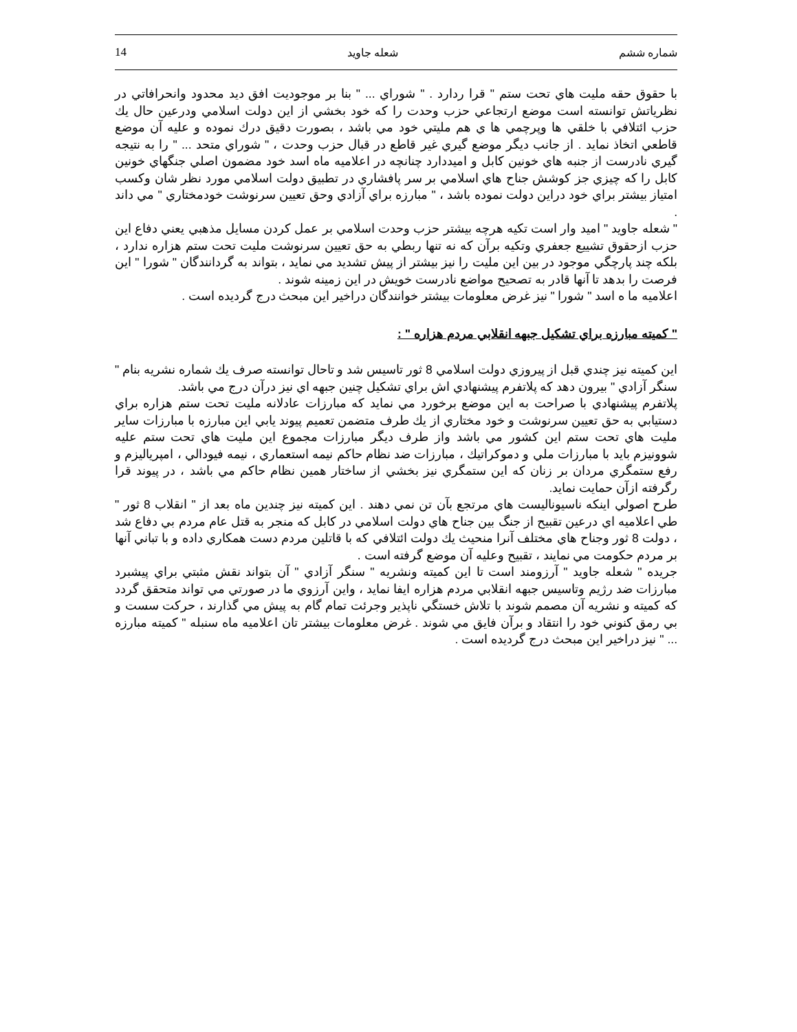14 شعله جاويد شماره ششم
با حقوق حقه مليت هاي تحت ستم " قرا ردارد . " شوراي ... " بنا بر موجوديت افق ديد محدود وانحرافاتي در نظرياتش توانسته است موضع ارتجاعي حزب وحدت را كه خود بخشي از اين دولت اسلامي ودرعين حال يك حزب ائتلافي با خلقي ها وپرچمي ها ي هم مليتي خود مي باشد ، بصورت دقيق درك نموده و عليه آن موضع قاطعي اتخاذ نمايد . از جانب ديگر موضع گيري غير قاطع در قبال حزب وحدت ، " شوراي متحد ... " را به نتيجه گيري نادرست از جنبه هاي خونين كابل و اميددارد چنانچه در اعلاميه ماه اسد خود مضمون اصلي جنگهاي خونين كابل را كه چيزي جز كوشش جناح هاي اسلامي بر سر پافشاري در تطبيق دولت اسلامي مورد نظر شان وكسب امتياز بيشتر براي خود دراين دولت نموده باشد ، " مبارزه براي آزادي وحق تعيين سرنوشت خودمختاري " مي داند .
" شعله جاويد " اميد وار است تكيه هرچه بيشتر حزب وحدت اسلامي بر عمل كردن مسايل مذهبي يعني دفاع اين حزب ازحقوق تشييع جعفري وتكيه برآن كه نه تنها ربطي به حق تعيين سرنوشت مليت تحت ستم هزاره ندارد ، بلكه چند پارچگي موجود در بين اين مليت را نيز بيشتر از پيش تشديد مي نمايد ، بتواند به گردانندگان " شورا " اين فرصت را بدهد تا آنها قادر به تصحيح مواضع نادرست خويش در اين زمينه شوند .
اعلاميه ما ه اسد " شورا " نيز غرض معلومات بيشتر خوانندگان دراخير اين مبحث درج گرديده است .
" كميته مبارزه براي تشكيل جبهه انقلابي مردم هزاره " :
اين كميته نيز چندي قبل از پيروزي دولت اسلامي 8 ثور تاسيس شد و تاحال توانسته صرف يك شماره نشريه بنام " سنگر آزادي " بيرون دهد كه پلاتفرم پيشنهادي اش براي تشكيل چنين جبهه اي نيز درآن درج مي باشد.
پلاتفرم پيشنهادي با صراحت به اين موضع برخورد مي نمايد كه مبارزات عادلانه مليت تحت ستم هزاره براي دستيابي به حق تعيين سرنوشت و خود مختاري از يك طرف متضمن تعميم پيوند يابي اين مبارزه با مبارزات ساير مليت هاي تحت ستم اين كشور مي باشد واز طرف ديگر مبارزات مجموع اين مليت هاي تحت ستم عليه شوونيزم بايد با مبارزات ملي و دموكراتيك ، مبارزات ضد نظام حاكم نيمه استعماري ، نيمه فيودالي ، امپرياليزم و رفع ستمگري مردان بر زنان كه اين ستمگري نيز بخشي از ساختار همين نظام حاكم مي باشد ، در پيوند قرا رگرفته ازآن حمايت نمايد.
طرح اصولي اينكه ناسيوناليست هاي مرتجع بآن تن نمي دهند . اين كميته نيز چندين ماه بعد از " انقلاب 8 ثور " طي اعلاميه اي درعين تقبيح از جنگ بين جناح هاي دولت اسلامي در كابل كه منجر به قتل عام مردم بي دفاع شد ، دولت 8 ثور وجناح هاي مختلف آنرا منحيث يك دولت ائتلافي كه با قاتلين مردم دست همكاري داده و با تباني آنها بر مردم حكومت مي نمايند ، تقبيح وعليه آن موضع گرفته است .
جريده " شعله جاويد " آرزومند است تا اين كميته ونشريه " سنگر آزادي " آن بتواند نقش مثبتي براي پيشبرد مبارزات ضد رژيم وتاسيس جبهه انقلابي مردم هزاره ايفا نمايد ، واين آرزوي ما در صورتي مي تواند متحقق گردد كه كميته و نشريه آن مصمم شوند با تلاش خستگي ناپذير وجرئت تمام گام به پيش مي گذارند ، حركت سست و بي رمق كنوني خود را انتقاد و برآن فايق مي شوند . غرض معلومات بيشتر تان اعلاميه ماه سنبله " كميته مبارزه ... " نيز دراخير اين مبحث درج گرديده است .